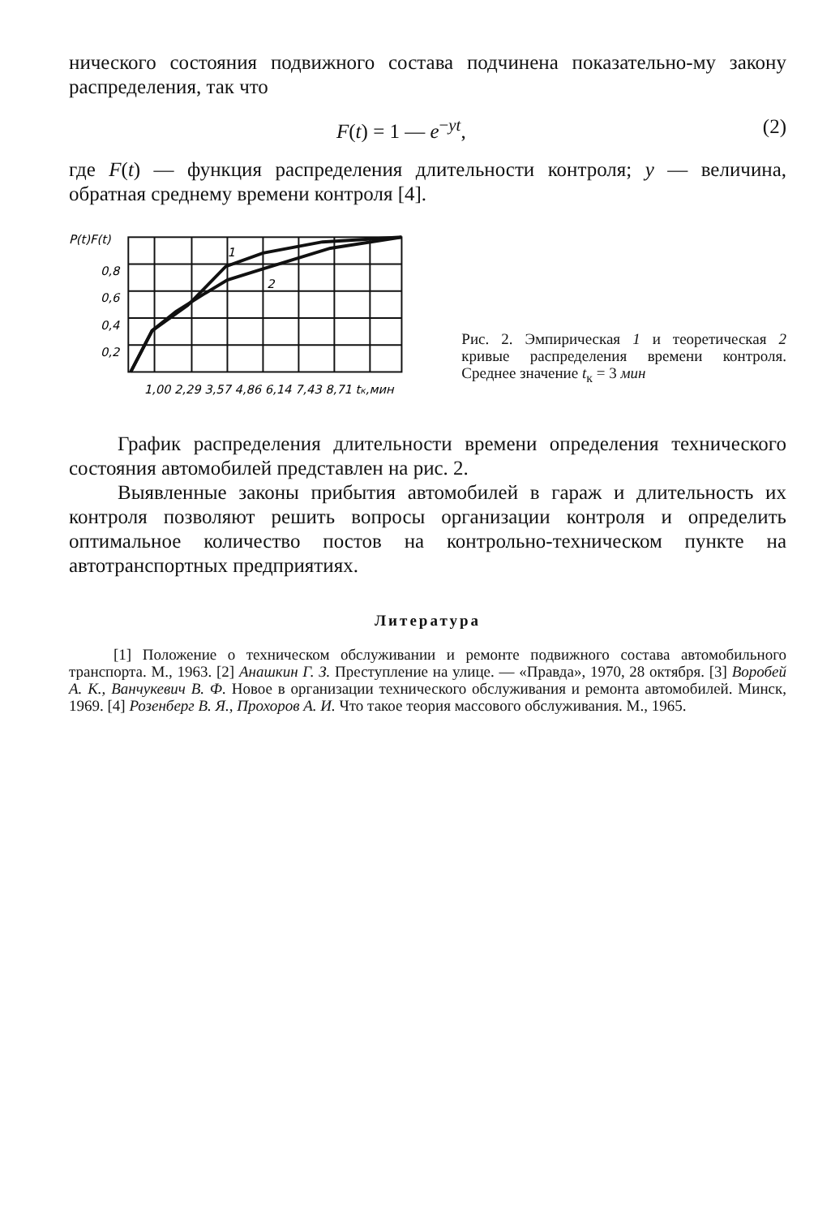нического состояния подвижного состава подчинена показательно-му закону распределения, так что
F(t) = 1 — e<sup>−yt</sup>, (2)
где F(t) — функция распределения длительности контроля; y — величина, обратная среднему времени контроля [4].
1
2
P(t)F(t)
0,8
0,6
0,4
0,2
1,00 2,29 3,57 4,86 6,14 7,43 8,71 tк,мин
Рис. 2. Эмпирическая 1 и теоретическая 2 кривые распределения времени контроля. Среднее значение t<sub>к</sub> = 3 мин
График распределения длительности времени определения технического состояния автомобилей представлен на рис. 2.
Выявленные законы прибытия автомобилей в гараж и длительность их контроля позволяют решить вопросы организации контроля и определить оптимальное количество постов на контрольно-техническом пункте на автотранспортных предприятиях.
Литература
[1] Положение о техническом обслуживании и ремонте подвижного состава автомобильного транспорта. М., 1963. [2] Анашкин Г. З. Преступление на улице. — «Правда», 1970, 28 октября. [3] Воробей А. К., Ванчукевич В. Ф. Новое в организации технического обслуживания и ремонта автомобилей. Минск, 1969. [4] Розенберг В. Я., Прохоров А. И. Что такое теория массового обслуживания. М., 1965.